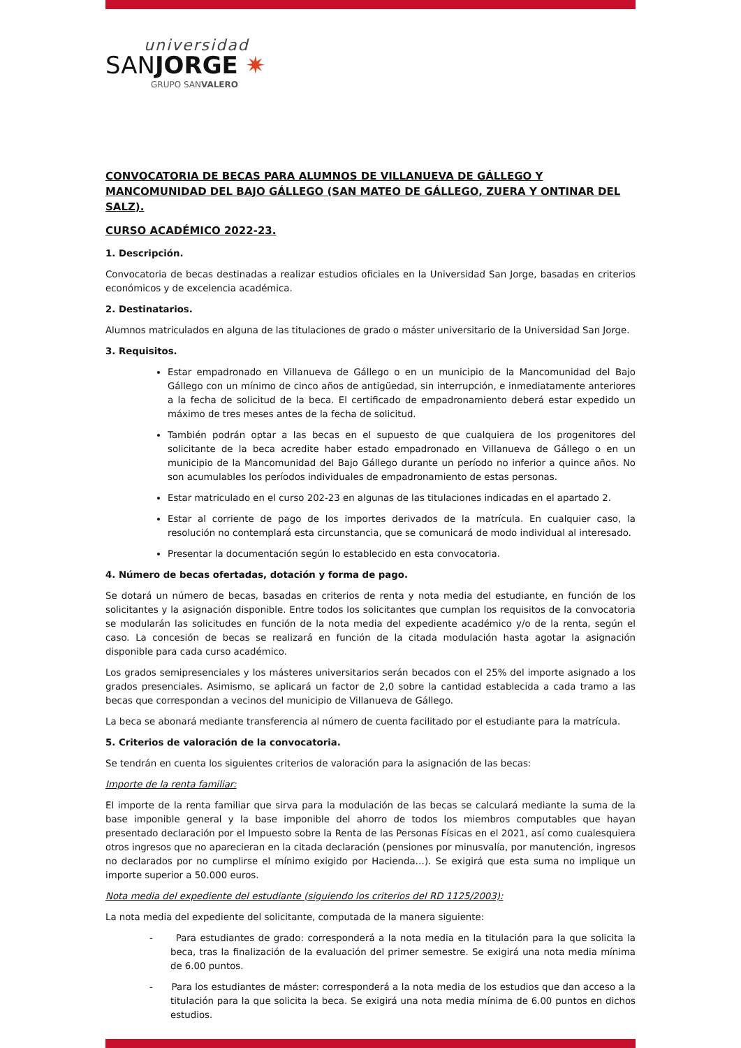universidad
SANJORGE ✷
GRUPO SANVALERO
CONVOCATORIA DE BECAS PARA ALUMNOS DE VILLANUEVA DE GÁLLEGO Y MANCOMUNIDAD DEL BAJO GÁLLEGO (SAN MATEO DE GÁLLEGO, ZUERA Y ONTINAR DEL SALZ).
CURSO ACADÉMICO 2022-23.
1. Descripción.
Convocatoria de becas destinadas a realizar estudios oficiales en la Universidad San Jorge, basadas en criterios económicos y de excelencia académica.
2. Destinatarios.
Alumnos matriculados en alguna de las titulaciones de grado o máster universitario de la Universidad San Jorge.
3. Requisitos.
Estar empadronado en Villanueva de Gállego o en un municipio de la Mancomunidad del Bajo Gállego con un mínimo de cinco años de antigüedad, sin interrupción, e inmediatamente anteriores a la fecha de solicitud de la beca. El certificado de empadronamiento deberá estar expedido un máximo de tres meses antes de la fecha de solicitud.
También podrán optar a las becas en el supuesto de que cualquiera de los progenitores del solicitante de la beca acredite haber estado empadronado en Villanueva de Gállego o en un municipio de la Mancomunidad del Bajo Gállego durante un período no inferior a quince años. No son acumulables los períodos individuales de empadronamiento de estas personas.
Estar matriculado en el curso 202-23 en algunas de las titulaciones indicadas en el apartado 2.
Estar al corriente de pago de los importes derivados de la matrícula. En cualquier caso, la resolución no contemplará esta circunstancia, que se comunicará de modo individual al interesado.
Presentar la documentación según lo establecido en esta convocatoria.
4. Número de becas ofertadas, dotación y forma de pago.
Se dotará un número de becas, basadas en criterios de renta y nota media del estudiante, en función de los solicitantes y la asignación disponible. Entre todos los solicitantes que cumplan los requisitos de la convocatoria se modularán las solicitudes en función de la nota media del expediente académico y/o de la renta, según el caso. La concesión de becas se realizará en función de la citada modulación hasta agotar la asignación disponible para cada curso académico.
Los grados semipresenciales y los másteres universitarios serán becados con el 25% del importe asignado a los grados presenciales. Asimismo, se aplicará un factor de 2,0 sobre la cantidad establecida a cada tramo a las becas que correspondan a vecinos del municipio de Villanueva de Gállego.
La beca se abonará mediante transferencia al número de cuenta facilitado por el estudiante para la matrícula.
5. Criterios de valoración de la convocatoria.
Se tendrán en cuenta los siguientes criterios de valoración para la asignación de las becas:
Importe de la renta familiar:
El importe de la renta familiar que sirva para la modulación de las becas se calculará mediante la suma de la base imponible general y la base imponible del ahorro de todos los miembros computables que hayan presentado declaración por el Impuesto sobre la Renta de las Personas Físicas en el 2021, así como cualesquiera otros ingresos que no aparecieran en la citada declaración (pensiones por minusvalía, por manutención, ingresos no declarados por no cumplirse el mínimo exigido por Hacienda…). Se exigirá que esta suma no implique un importe superior a 50.000 euros.
Nota media del expediente del estudiante (siguiendo los criterios del RD 1125/2003):
La nota media del expediente del solicitante, computada de la manera siguiente:
- Para estudiantes de grado: corresponderá a la nota media en la titulación para la que solicita la beca, tras la finalización de la evaluación del primer semestre. Se exigirá una nota media mínima de 6.00 puntos.
- Para los estudiantes de máster: corresponderá a la nota media de los estudios que dan acceso a la titulación para la que solicita la beca. Se exigirá una nota media mínima de 6.00 puntos en dichos estudios.